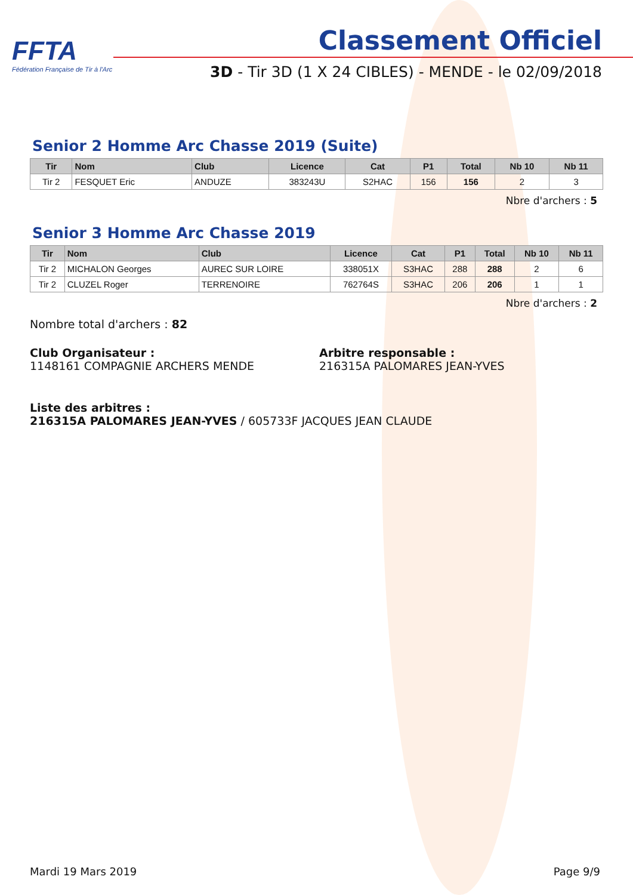FFTA
Fédération Française de Tir à l'Arc
Classement Officiel
3D - Tir 3D (1 X 24 CIBLES) - MENDE - le 02/09/2018
Senior 2 Homme Arc Chasse 2019 (Suite)
| Tir | Nom | Club | Licence | Cat | P1 | Total | Nb 10 | Nb 11 |
| --- | --- | --- | --- | --- | --- | --- | --- | --- |
| Tir 2 | FESQUET Eric | ANDUZE | 383243U | S2HAC | 156 | 156 | 2 | 3 |
Nbre d'archers : 5
Senior 3 Homme Arc Chasse 2019
| Tir | Nom | Club | Licence | Cat | P1 | Total | Nb 10 | Nb 11 |
| --- | --- | --- | --- | --- | --- | --- | --- | --- |
| Tir 2 | MICHALON Georges | AUREC SUR LOIRE | 338051X | S3HAC | 288 | 288 | 2 | 6 |
| Tir 2 | CLUZEL Roger | TERRENOIRE | 762764S | S3HAC | 206 | 206 | 1 | 1 |
Nbre d'archers : 2
Nombre total d'archers : 82
Club Organisateur :
1148161 COMPAGNIE ARCHERS MENDE
Arbitre responsable :
216315A PALOMARES JEAN-YVES
Liste des arbitres :
216315A PALOMARES JEAN-YVES / 605733F JACQUES JEAN CLAUDE
Mardi 19 Mars 2019 Page 9/9